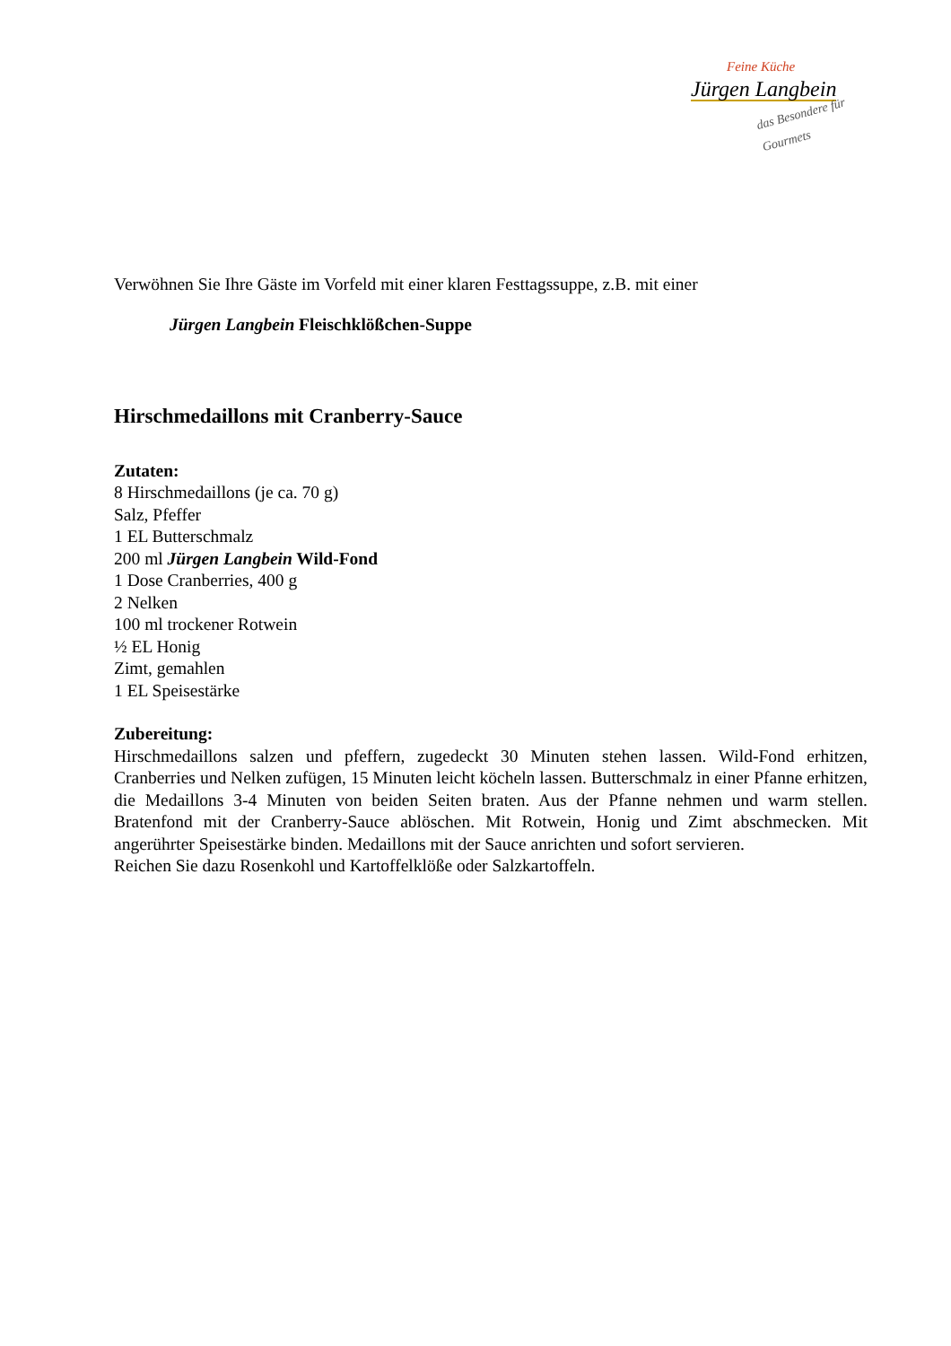Feine Küche
Jürgen Langbein
das Besondere für Gourmets
Verwöhnen Sie Ihre Gäste im Vorfeld mit einer klaren Festtagssuppe, z.B. mit einer
Jürgen Langbein Fleischklößchen-Suppe
Hirschmedaillons mit Cranberry-Sauce
Zutaten:
8 Hirschmedaillons (je ca. 70 g)
Salz, Pfeffer
1 EL Butterschmalz
200 ml Jürgen Langbein Wild-Fond
1 Dose Cranberries, 400 g
2 Nelken
100 ml trockener Rotwein
½ EL Honig
Zimt, gemahlen
1 EL Speisestärke
Zubereitung:
Hirschmedaillons salzen und pfeffern, zugedeckt 30 Minuten stehen lassen. Wild-Fond erhitzen, Cranberries und Nelken zufügen, 15 Minuten leicht köcheln lassen. Butterschmalz in einer Pfanne erhitzen, die Medaillons 3-4 Minuten von beiden Seiten braten. Aus der Pfanne nehmen und warm stellen. Bratenfond mit der Cranberry-Sauce ablöschen. Mit Rotwein, Honig und Zimt abschmecken. Mit angerührter Speisestärke binden. Medaillons mit der Sauce anrichten und sofort servieren.
Reichen Sie dazu Rosenkohl und Kartoffelklöße oder Salzkartoffeln.